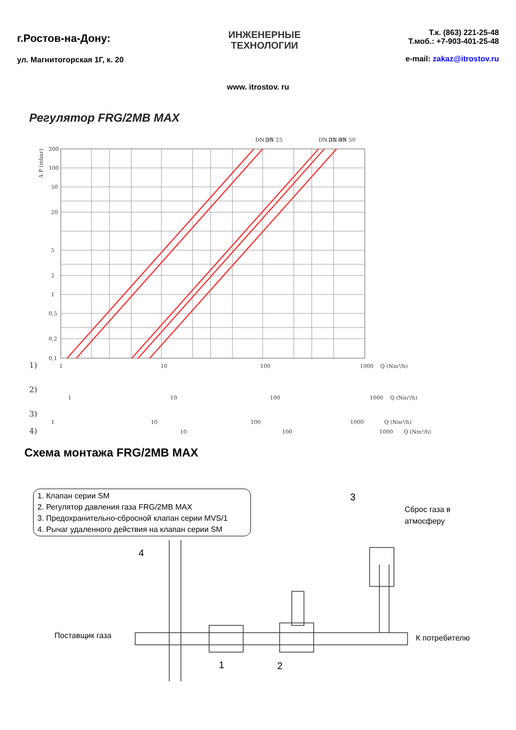г.Ростов-на-Дону:
ул. Магнитогорская 1Г, к. 20
ИНЖЕНЕРНЫЕ
ТЕХНОЛОГИИ
Т.к. (863) 221-25-48
Т.моб.: +7-903-401-25-48
e-mail: zakaz@itrostov.ru
www. itrostov. ru
Регулятор FRG/2MB MAX
200
100
50
20
5
2
1
0,5
0,2
0,1
DN 20
DN 25
DN 32
DN 40
DN 50
1)
1
10
100
1000
Q (Nm³/h)
2)
1
10
100
1000
Q (Nm³/h)
3)
1
10
100
1000
Q (Nm³/h)
4)
10
100
1000
Q (Nm³/h)
Δ P (mbar)
Схема монтажа FRG/2MB MAX
1. Клапан серии SM
2. Регулятор давления газа FRG/2MB MAX
3. Предохранительно-сбросной клапан серии MVS/1
4. Рычаг удаленного действия на клапан серии SM
3
Сброс газа в
атмосферу
4
Поставщик газа К потребителю
1 2